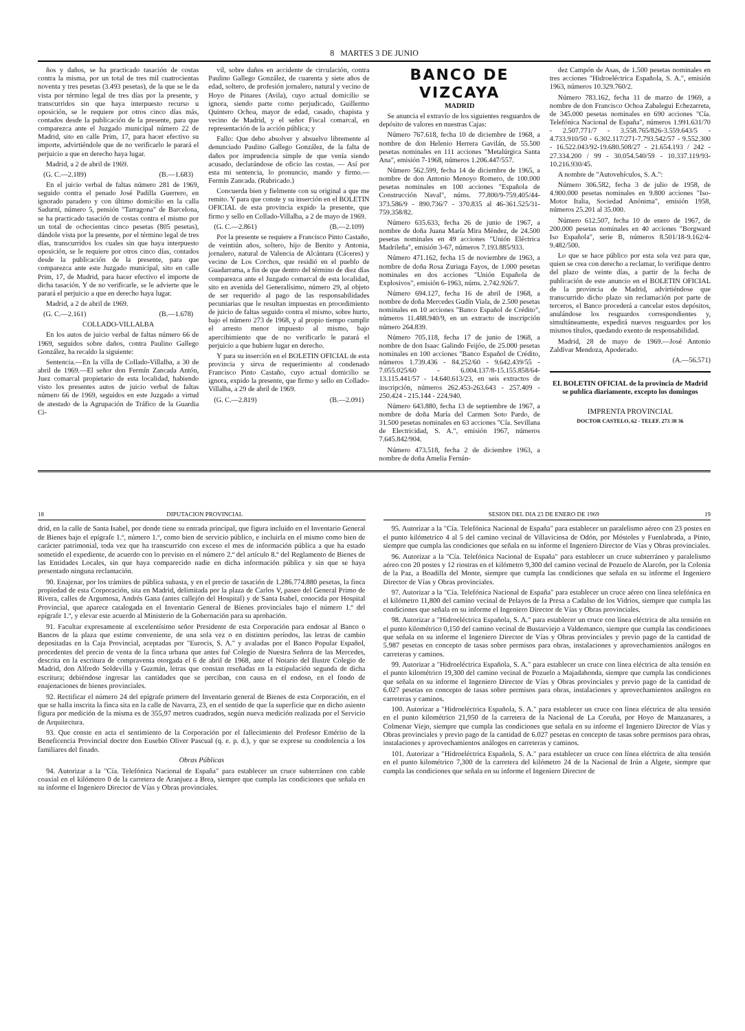8 MARTES 3 DE JUNIO
ños y daños, se ha practicado tasación de costas contra la misma, por un total de tres mil cuatrocientas noventa y tres pesetas (3.493 pesetas), de la que se le da vista por término legal de tres días por la presente, y transcurridos sin que haya interpuesto recurso u oposición, se le requiere por otros cinco días más, contados desde la publicación de la presente, para que comparezca ante el Juzgado municipal número 22 de Madrid, sito en calle Prim, 17, para hacer efectivo su importe, advirtiéndole que de no verificarlo le parará el perjuicio a que en derecho haya lugar.
Madrid, a 2 de abril de 1969.
(G. C.—2.189) (B.—1.683)
En el juicio verbal de faltas número 281 de 1969, seguido contra el penado José Padilla Guerrero, en ignorado paradero y con último domicilio en la calla Sadurní, número 5, pensión "Tarragona" de Barcelona, se ha practicado tasación de costas contra el mismo por un total de ochocientas cinco pesetas (805 pesetas), dándole vista por la presente, por el término legal de tres días, transcurridos los cuales sin que haya interpuesto oposición, se le requiere por otros cinco días, contados desde la publicación de la presente, para que comparezca ante este Juzgado municipal, sito en calle Prim, 17, de Madrid, para hacer efectivo el importe de dicha tasación. Y de no verificarle, se le advierte que le parará el perjuicio a que en derecho haya lugar.
Madrid, a 2 de abril de 1969.
(G. C.—2.161) (B.—1.678)
COLLADO-VILLALBA
En los autos de juicio verbal de faltas número 66 de 1969, seguidos sobre daños, contra Paulino Gallego González, ha recaído la siguiente:
Sentencia.—En la villa de Collado-Villalba, a 30 de abril de 1969.—El señor don Fermín Zancada Antón, Juez comarcal propietario de esta localidad, habiendo visto los presentes autos de juicio verbal de faltas número 66 de 1969, seguidos en este Juzgado a virtud de atestado de la Agrupación de Tráfico de la Guardia Ci-
vil, sobre daños en accidente de circulación, contra Paulino Gallego González, de cuarenta y siete años de edad, soltero, de profesión jornalero, natural y vecino de Hoyo de Pinares (Avila), cuyo actual domicilio se ignora, siendo parte como perjudicado, Guillermo Quintero Ochoa, mayor de edad, casado, chapista y vecino de Madrid, y el señor Fiscal comarcal, en representación de la acción pública; y
Fallo: Que debo absolver y absuelvo libremente al denunciado Paulino Gallego González, de la falta de daños por imprudencia simple de que venía siendo acusado, declarándose de oficio las costas. — Así por esta mi sentencia, lo pronuncio, mando y firmo.—Fermín Zancada. (Rubricado.)
Concuerda bien y fielmente con su original a que me remito. Y para que conste y su inserción en el BOLETIN OFICIAL de esta provincia expido la presente, que firmo y sello en Collado-Villalba, a 2 de mayo de 1969.
(G. C.—2.861) (B.—2.109)
Por la presente se requiere a Francisco Pinto Castaño, de veintiún años, soltero, hijo de Benito y Antonia, jornalero, natural de Valencia de Alcántara (Cáceres) y vecino de Los Corchos, que residió en el pueblo de Guadarrama, a fin de que dentro del término de diez días comparezca ante el Juzgado comarcal de esta localidad, sito en avenida del Generalísimo, número 29, al objeto de ser requerido al pago de las responsabilidades pecuniarias que le resultan impuestas en procedimiento de juicio de faltas seguido contra el mismo, sobre hurto, bajo el número 273 de 1968, y al propio tiempo cumplir el arresto menor impuesto al mismo, bajo apercibimiento que de no verificarlo le parará el perjuicio a que hubiere lugar en derecho.
Y para su inserción en el BOLETIN OFICIAL de esta provincia y sirva de requerimiento al condenado Francisco Pinto Castaño, cuyo actual domicilio se ignora, expido la presente, que firmo y sello en Collado-Villalba, a 29 de abril de 1969.
(G. C.—2.819) (B.—2.091)
BANCO DE VIZCAYA
MADRID
Se anuncia el extravío de los siguientes resguardos de depósito de valores en nuestras Cajas:
Número 767.618, fecha 10 de diciembre de 1968, a nombre de don Helenio Herrera Gavilán, de 55.500 pesetas nominales en 111 acciones "Metalúrgica Santa Ana", emisión 7-1968, números 1.206.447/557.
Número 562.599, fecha 14 de diciembre de 1965, a nombre de don Antonio Menoyo Romero, de 100.000 pesetas nominales en 100 acciones "Española de Construcción Naval", núms. 77.800/9-759.405/44-373.586/9 - 890.736/7 - 370.835 al 46-361.525/31-759.358/82.
Número 635.633, fecha 26 de junio de 1967, a nombre de doña Juana María Mira Méndez, de 24.500 pesetas nominales en 49 acciones "Unión Eléctrica Madrileña", emisión 3-67, números 7.193.885/933.
Número 471.162, fecha 15 de noviembre de 1963, a nombre de doña Rosa Zuriaga Fayos, de 1.000 pesetas nominales en dos acciones "Unión Española de Explosivos", emisión 6-1963, núms. 2.742.926/7.
Número 694.127, fecha 16 de abril de 1968, a nombre de doña Mercedes Gudín Viala, de 2.500 pesetas nominales en 10 acciones "Banco Español de Crédito", números 11.488.940/9, en un extracto de inscripción número 264.839.
Número 705.118, fecha 17 de junio de 1968, a nombre de don Isaac Galindo Feijóo, de 25.000 pesetas nominales en 100 acciones "Banco Español de Crédito, números 1.739.436 - 84.252/60 - 9.642.439/55 - 7.055.025/60 - 6.004.137/8-15.155.858/64-13.115.441/57 - 14.640.613/23, en seis extractos de inscripción, números 262.453-263.643 - 257.409 - 250.424 - 215.144 - 224.940.
Número 643.880, fecha 13 de septiembre de 1967, a nombre de doña María del Carmen Soto Pardo, de 31.500 pesetas nominales en 63 acciones "Cía. Sevillana de Electricidad, S. A.", emisión 1967, números 7.645.842/904.
Número 473.518, fecha 2 de diciembre 1963, a nombre de doña Amelia Fernán-
dez Campón de Asas, de 1.500 pesetas nominales en tres acciones "Hidroeléctrica Española, S. A.", emisión 1963, números 10.329.760/2.
Número 783.162, fecha 11 de marzo de 1969, a nombre de don Francisco Ochoa Zabalegui Echezarreta, de 345.000 pesetas nominales en 690 acciones "Cía. Telefónica Nacional de España", números 1.991.631/70 - 2.507.771/7 - 3.558.765/826-3.559.643/5 - 4.733.910/50 - 6.302.117/271-7.793.542/57 - 9.552.300 - 16.522.043/92-19.680.508/27 - 21.654.193 / 242 - 27.334.200 / 99 - 30.054.540/59 - 10.337.119/93-10.216.930/45.
A nombre de "Autovehículos, S. A.":
Número 306.582, fecha 3 de julio de 1958, de 4.900.000 pesetas nominales en 9.800 acciones "Iso-Motor Italia, Sociedad Anónima", emisión 1958, números 25.201 al 35.000.
Número 612.507, fecha 10 de enero de 1967, de 200.000 pesetas nominales en 40 acciones "Borgward Iso Española", serie B, números 8.501/18-9.162/4-9.482/500.
Lo que se hace público por esta sola vez para que, quien se crea con derecho a reclamar, lo verifique dentro del plazo de veinte días, a partir de la fecha de publicación de este anuncio en el BOLETIN OFICIAL de la provincia de Madrid, advirtiéndose que transcurrido dicho plazo sin reclamación por parte de terceros, el Banco procederá a cancelar estos depósitos, anulándose los resguardos correspondientes y, simultáneamente, expedirá nuevos resguardos por los mismos títulos, quedando exento de responsabilidad.
Madrid, 28 de mayo de 1969.—José Antonio Zaldívar Mendoza, Apoderado.
(A.—56.571)
EL BOLETIN OFICIAL de la provincia de Madrid se publica diariamente, excepto los domingos
IMPRENTA PROVINCIAL
DOCTOR CASTELO, 62 - TELEF. 273 38 36
18 DIPUTACION PROVINCIAL
drid, en la calle de Santa Isabel, por donde tiene su entrada principal, que figura incluído en el Inventario General de Bienes bajo el epígrafe 1.º, número 1.º, como bien de servicio público, e incluirla en el mismo como bien de carácter patrimonial, toda vez que ha transcurrido con exceso el mes de información pública a que ha estado sometido el expediente, de acuerdo con lo previsto en el número 2.º del artículo 8.º del Reglamento de Bienes de las Entidades Locales, sin que haya comparecido nadie en dicha información pública y sin que se haya presentado ninguna reclamación.
90. Enajenar, por los trámites de pública subasta, y en el precio de tasación de 1.286.774.880 pesetas, la finca propiedad de esta Corporación, sita en Madrid, delimitada por la plaza de Carlos V, paseo del General Primo de Rivera, calles de Argumosa, Andrés Gana (antes callejón del Hospital) y de Santa Isabel, conocida por Hospital Provincial, que aparece catalogada en el Inventario General de Bienes provinciales bajo el número 1.º del epígrafe 1.º, y elevar este acuerdo al Ministerio de la Gobernación para su aprobación.
91. Facultar expresamente al excelentísimo señor Presidente de esta Corporación para endosar al Banco o Bancos de la plaza que estime conveniente, de una sola vez o en distintos períodos, las letras de cambio depositadas en la Caja Provincial, aceptadas por "Eurocis, S. A." y avaladas por el Banco Popular Español, procedentes del precio de venta de la finca urbana que antes fué Colegio de Nuestra Señora de las Mercedes, descrita en la escritura de compraventa otorgada el 6 de abril de 1968, ante el Notario del Ilustre Colegio de Madrid, don Alfredo Soldevilla y Guzmán, letras que constan reseñadas en la estipulación segunda de dicha escritura; debiéndose ingresar las cantidades que se perciban, con causa en el endoso, en el fondo de enajenaciones de bienes provinciales.
92. Rectificar el número 24 del epígrafe primero del Inventario general de Bienes de esta Corporación, en el que se halla inscrita la finca sita en la calle de Navarra, 23, en el sentido de que la superficie que en dicho asiento figura por medición de la misma es de 355,97 metros cuadrados, según nueva medición realizada por el Servicio de Arquitectura.
93. Que conste en acta el sentimiento de la Corporación por el fallecimiento del Profesor Emérito de la Beneficencia Provincial doctor don Eusebio Oliver Pascual (q. e. p. d.), y que se exprese su condolencia a los familiares del finado.
Obras Públicas
94. Autorizar a la "Cía. Telefónica Nacional de España" para establecer un cruce subterráneo con cable coaxial en el kilómetro 0 de la carretera de Aranjuez a Brea, siempre que cumpla las condiciones que señala en su informe el Ingeniero Director de Vías y Obras provinciales.
SESION DEL DIA 23 DE ENERO DE 1969 19
95. Autorizar a la "Cía. Telefónica Nacional de España" para establecer un paralelismo aéreo con 23 postes en el punto kilómetrico 4 al 5 del camino vecinal de Villaviciosa de Odón, por Móstoles y Fuenlabrada, a Pinto, siempre que cumpla las condiciones que señala en su informe el Ingeniero Director de Vías y Obras provinciales.
96. Autorizar a la "Cía. Telefónica Nacional de España" para establecer un cruce subterráneo y paralelismo aéreo con 20 postes y 12 riostras en el kilómetro 9,300 del camino vecinal de Pozuelo de Alarcón, por la Colonia de la Paz, a Boadilla del Monte, siempre que cumpla las condiciones que señala en su informe el Ingeniero Director de Vías y Obras provinciales.
97. Autorizar a la "Cía. Telefónica Nacional de España" para establecer un cruce aéreo con línea telefónica en el kilómetro 11,800 del camino vecinal de Pelayos de la Presa a Cadalso de los Vidrios, siempre que cumpla las condiciones que señala en su informe el Ingeniero Director de Vías y Obras provinciales.
98. Autorizar a "Hidroeléctrica Española, S. A." para establecer un cruce con línea eléctrica de alta tensión en el punto kilométrico 0,150 del camino vecinal de Bustarviejo a Valdemanco, siempre que cumpla las condiciones que señala en su informe el Ingeniero Director de Vías y Obras provinciales y previo pago de la cantidad de 5.987 pesetas en concepto de tasas sobre permisos para obras, instalaciones y aprovechamientos análogos en carreteras y caminos.
99. Autorizar a "Hidroeléctrica Española, S. A." para establecer un cruce con línea eléctrica de alta tensión en el punto kilométrico 19,300 del camino vecinal de Pozuelo a Majadahonda, siempre que cumpla las condiciones que señala en su informe el Ingeniero Director de Vías y Obras provinciales y previo pago de la cantidad de 6.027 pesetas en concepto de tasas sobre permisos para obras, instalaciones y aprovechamientos análogos en carreteras y caminos.
100. Autorizar a "Hidroeléctrica Española, S. A." para establecer un cruce con línea eléctrica de alta tensión en el punto kilométrico 21,950 de la carretera de la Nacional de La Coruña, por Hoyo de Manzanares, a Colmenar Viejo, siempre que cumpla las condiciones que señala en su informe el Ingeniero Director de Vías y Obras provinciales y previo pago de la cantidad de 6.027 pesetas en concepto de tasas sobre permisos para obras, instalaciones y aprovechamientos análogos en carreteras y caminos.
101. Autorizar a "Hidroeléctrica Española, S. A." para establecer un cruce con línea eléctrica de alta tensión en el punto kilométrico 7,300 de la carretera del kilómetro 24 de la Nacional de Irún a Algete, siempre que cumpla las condiciones que señala en su informe el Ingeniero Director de